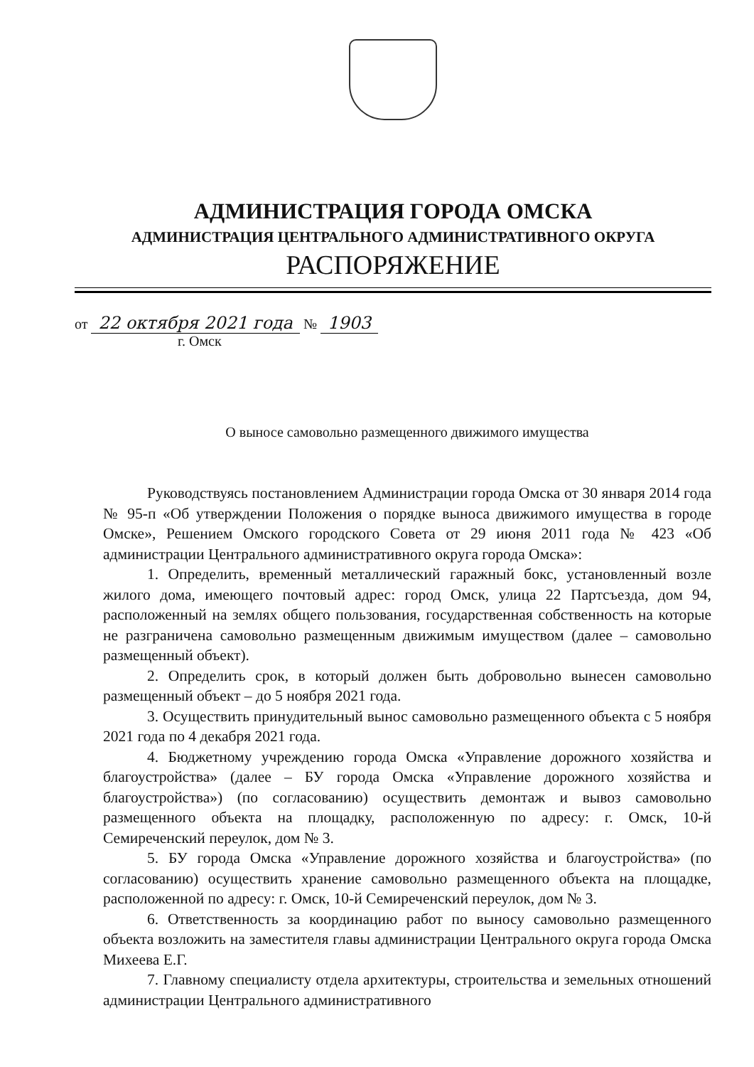АДМИНИСТРАЦИЯ ГОРОДА ОМСКА
АДМИНИСТРАЦИЯ ЦЕНТРАЛЬНОГО АДМИНИСТРАТИВНОГО ОКРУГА
РАСПОРЯЖЕНИЕ
от 22 октября 2021 года № 1903
г. Омск
О выносе самовольно размещенного движимого имущества
Руководствуясь постановлением Администрации города Омска от 30 января 2014 года № 95-п «Об утверждении Положения о порядке выноса движимого имущества в городе Омске», Решением Омского городского Совета от 29 июня 2011 года № 423 «Об администрации Центрального административного округа города Омска»:
1. Определить, временный металлический гаражный бокс, установленный возле жилого дома, имеющего почтовый адрес: город Омск, улица 22 Партсъезда, дом 94, расположенный на землях общего пользования, государственная собственность на которые не разграничена самовольно размещенным движимым имуществом (далее – самовольно размещенный объект).
2. Определить срок, в который должен быть добровольно вынесен самовольно размещенный объект – до 5 ноября 2021 года.
3. Осуществить принудительный вынос самовольно размещенного объекта с 5 ноября 2021 года по 4 декабря 2021 года.
4. Бюджетному учреждению города Омска «Управление дорожного хозяйства и благоустройства» (далее – БУ города Омска «Управление дорожного хозяйства и благоустройства») (по согласованию) осуществить демонтаж и вывоз самовольно размещенного объекта на площадку, расположенную по адресу: г. Омск, 10-й Семиреченский переулок, дом № 3.
5. БУ города Омска «Управление дорожного хозяйства и благоустройства» (по согласованию) осуществить хранение самовольно размещенного объекта на площадке, расположенной по адресу: г. Омск, 10-й Семиреченский переулок, дом № 3.
6. Ответственность за координацию работ по выносу самовольно размещенного объекта возложить на заместителя главы администрации Центрального округа города Омска Михеева Е.Г.
7. Главному специалисту отдела архитектуры, строительства и земельных отношений администрации Центрального административного